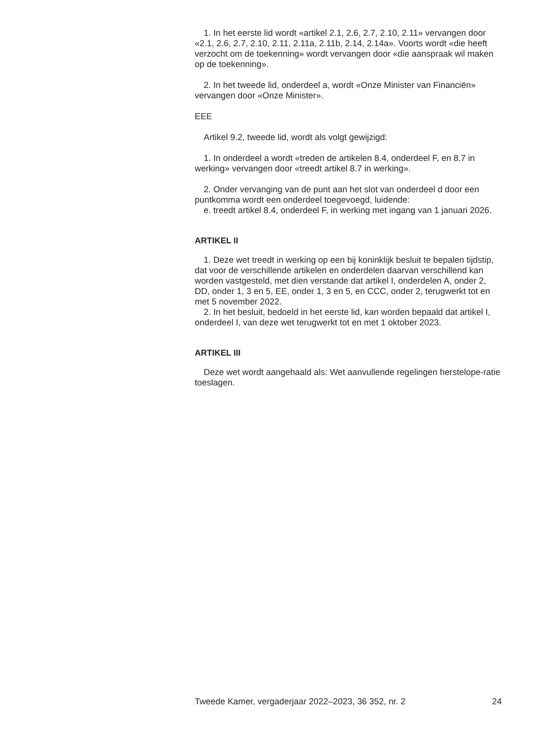1. In het eerste lid wordt «artikel 2.1, 2.6, 2.7, 2.10, 2.11» vervangen door «2.1, 2.6, 2.7, 2.10, 2.11, 2.11a, 2.11b, 2.14, 2.14a». Voorts wordt «die heeft verzocht om de toekenning» wordt vervangen door «die aanspraak wil maken op de toekenning».
2. In het tweede lid, onderdeel a, wordt «Onze Minister van Financiën» vervangen door «Onze Minister».
EEE
Artikel 9.2, tweede lid, wordt als volgt gewijzigd:
1. In onderdeel a wordt «treden de artikelen 8.4, onderdeel F, en 8.7 in werking» vervangen door «treedt artikel 8.7 in werking».
2. Onder vervanging van de punt aan het slot van onderdeel d door een puntkomma wordt een onderdeel toegevoegd, luidende:
e. treedt artikel 8.4, onderdeel F, in werking met ingang van 1 januari 2026.
ARTIKEL II
1. Deze wet treedt in werking op een bij koninklijk besluit te bepalen tijdstip, dat voor de verschillende artikelen en onderdelen daarvan verschillend kan worden vastgesteld, met dien verstande dat artikel I, onderdelen A, onder 2, DD, onder 1, 3 en 5, EE, onder 1, 3 en 5, en CCC, onder 2, terugwerkt tot en met 5 november 2022.
2. In het besluit, bedoeld in het eerste lid, kan worden bepaald dat artikel I, onderdeel I, van deze wet terugwerkt tot en met 1 oktober 2023.
ARTIKEL III
Deze wet wordt aangehaald als: Wet aanvullende regelingen herstelope-ratie toeslagen.
Tweede Kamer, vergaderjaar 2022–2023, 36 352, nr. 2 24